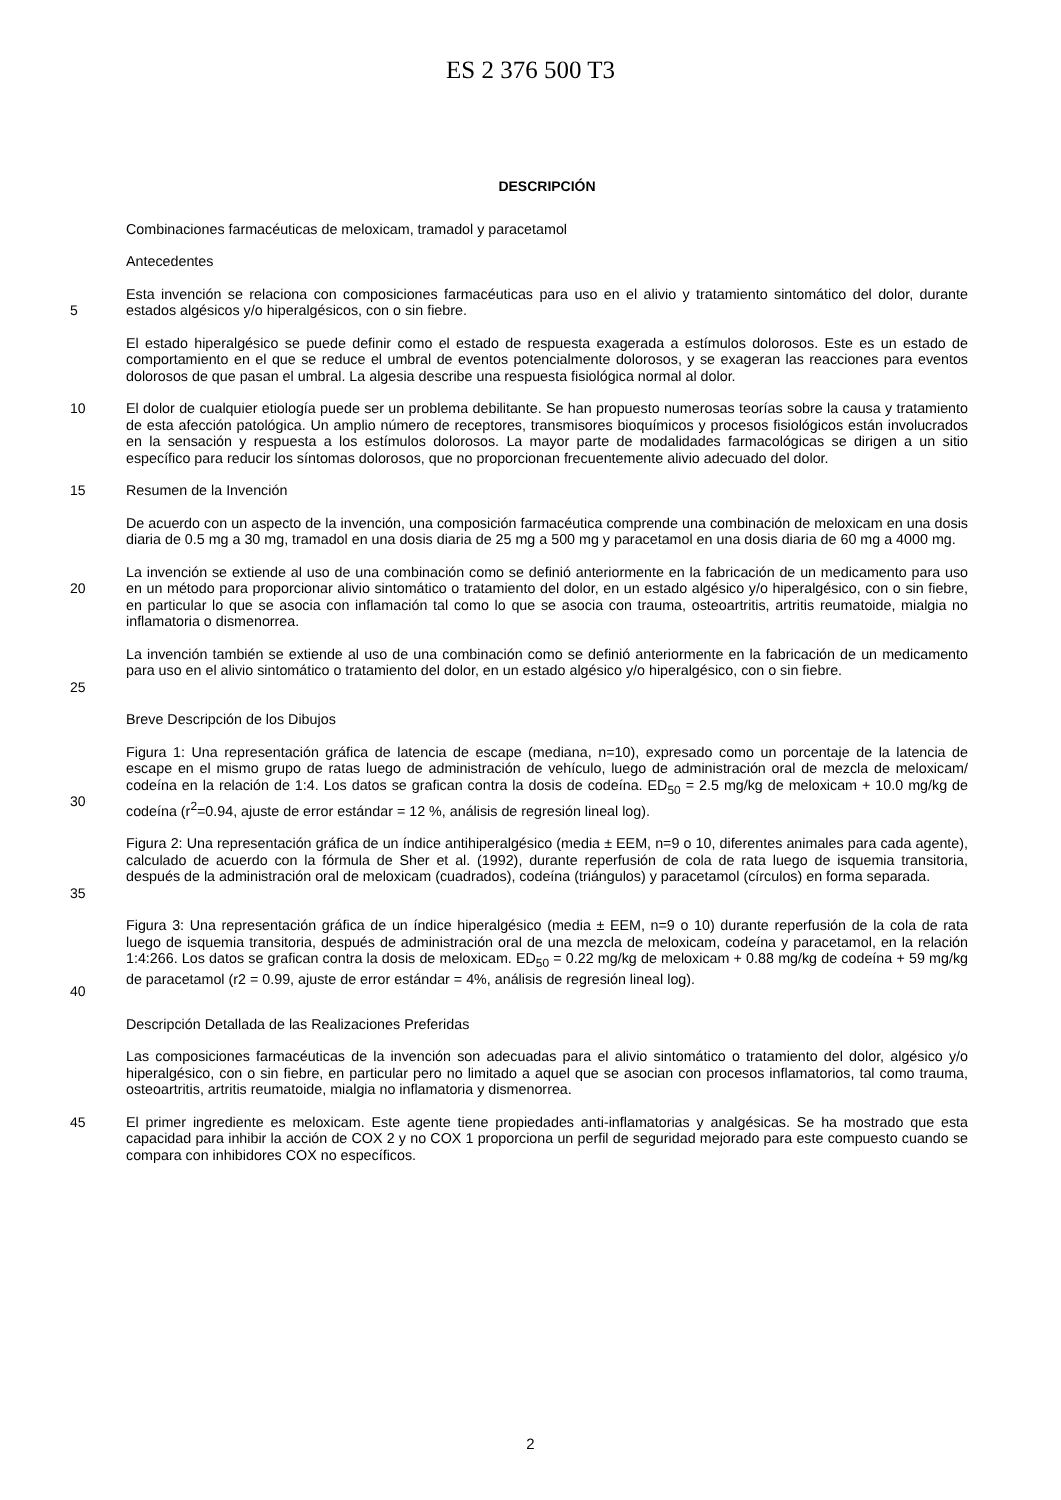ES 2 376 500 T3
DESCRIPCIÓN
Combinaciones farmacéuticas de meloxicam, tramadol y paracetamol
Antecedentes
5 Esta invención se relaciona con composiciones farmacéuticas para uso en el alivio y tratamiento sintomático del dolor, durante estados algésicos y/o hiperalgésicos, con o sin fiebre.
El estado hiperalgésico se puede definir como el estado de respuesta exagerada a estímulos dolorosos. Este es un estado de comportamiento en el que se reduce el umbral de eventos potencialmente dolorosos, y se exageran las reacciones para eventos dolorosos de que pasan el umbral. La algesia describe una respuesta fisiológica normal al dolor.
10 El dolor de cualquier etiología puede ser un problema debilitante. Se han propuesto numerosas teorías sobre la causa y tratamiento de esta afección patológica. Un amplio número de receptores, transmisores bioquímicos y procesos fisiológicos están involucrados en la sensación y respuesta a los estímulos dolorosos. La mayor parte de modalidades farmacológicas se dirigen a un sitio específico para reducir los síntomas dolorosos, que no proporcionan frecuentemente alivio adecuado del dolor.
15 Resumen de la Invención
De acuerdo con un aspecto de la invención, una composición farmacéutica comprende una combinación de meloxicam en una dosis diaria de 0.5 mg a 30 mg, tramadol en una dosis diaria de 25 mg a 500 mg y paracetamol en una dosis diaria de 60 mg a 4000 mg.
20 La invención se extiende al uso de una combinación como se definió anteriormente en la fabricación de un medicamento para uso en un método para proporcionar alivio sintomático o tratamiento del dolor, en un estado algésico y/o hiperalgésico, con o sin fiebre, en particular lo que se asocia con inflamación tal como lo que se asocia con trauma, osteoartritis, artritis reumatoide, mialgia no inflamatoria o dismenorrea.
25 La invención también se extiende al uso de una combinación como se definió anteriormente en la fabricación de un medicamento para uso en el alivio sintomático o tratamiento del dolor, en un estado algésico y/o hiperalgésico, con o sin fiebre.
Breve Descripción de los Dibujos
30 Figura 1: Una representación gráfica de latencia de escape (mediana, n=10), expresado como un porcentaje de la latencia de escape en el mismo grupo de ratas luego de administración de vehículo, luego de administración oral de mezcla de meloxicam/ codeína en la relación de 1:4. Los datos se grafican contra la dosis de codeína. ED<sub>50</sub> = 2.5 mg/kg de meloxicam + 10.0 mg/kg de codeína (r<sup>2</sup>=0.94, ajuste de error estándar = 12 %, análisis de regresión lineal log).
35 Figura 2: Una representación gráfica de un índice antihiperalgésico (media ± EEM, n=9 o 10, diferentes animales para cada agente), calculado de acuerdo con la fórmula de Sher et al. (1992), durante reperfusión de cola de rata luego de isquemia transitoria, después de la administración oral de meloxicam (cuadrados), codeína (triángulos) y paracetamol (círculos) en forma separada.
40 Figura 3: Una representación gráfica de un índice hiperalgésico (media ± EEM, n=9 o 10) durante reperfusión de la cola de rata luego de isquemia transitoria, después de administración oral de una mezcla de meloxicam, codeína y paracetamol, en la relación 1:4:266. Los datos se grafican contra la dosis de meloxicam. ED<sub>50</sub> = 0.22 mg/kg de meloxicam + 0.88 mg/kg de codeína + 59 mg/kg de paracetamol (r2 = 0.99, ajuste de error estándar = 4%, análisis de regresión lineal log).
Descripción Detallada de las Realizaciones Preferidas
Las composiciones farmacéuticas de la invención son adecuadas para el alivio sintomático o tratamiento del dolor, algésico y/o hiperalgésico, con o sin fiebre, en particular pero no limitado a aquel que se asocian con procesos inflamatorios, tal como trauma, osteoartritis, artritis reumatoide, mialgia no inflamatoria y dismenorrea.
45 El primer ingrediente es meloxicam. Este agente tiene propiedades anti-inflamatorias y analgésicas. Se ha mostrado que esta capacidad para inhibir la acción de COX 2 y no COX 1 proporciona un perfil de seguridad mejorado para este compuesto cuando se compara con inhibidores COX no específicos.
2